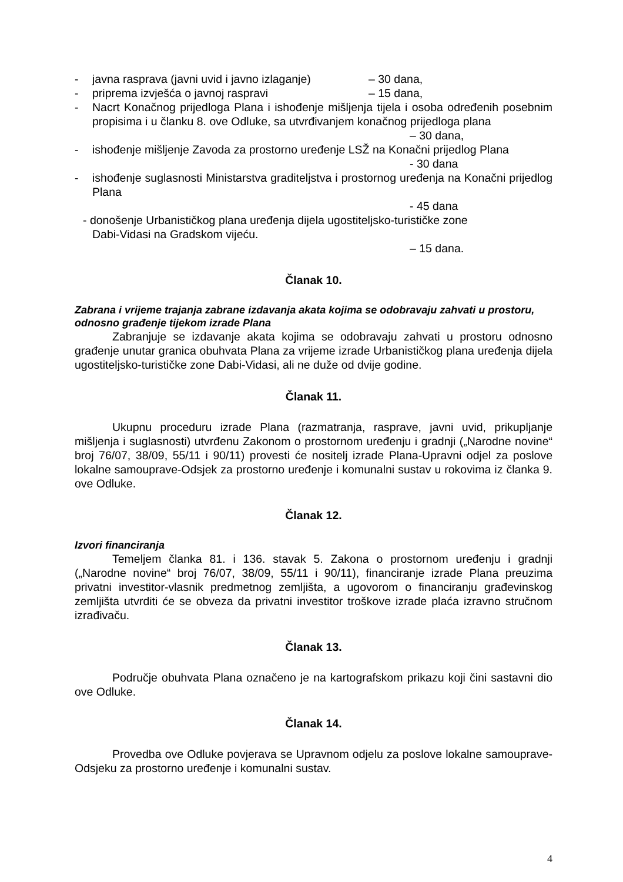- javna rasprava (javni uvid i javno izlaganje) – 30 dana,
- priprema izvješća o javnoj raspravi – 15 dana,
- Nacrt Konačnog prijedloga Plana i ishođenje mišljenja tijela i osoba određenih posebnim propisima i u članku 8. ove Odluke, sa utvrđivanjem konačnog prijedloga plana
– 30 dana,
- ishođenje mišljenje Zavoda za prostorno uređenje LSŽ na Konačni prijedlog Plana
- 30 dana
- ishođenje suglasnosti Ministarstva graditeljstva i prostornog uređenja na Konačni prijedlog Plana
- 45 dana
- donošenje Urbanističkog plana uređenja dijela ugostiteljsko-turističke zone
Dabi-Vidasi na Gradskom vijeću.
– 15 dana.
Članak 10.
Zabrana i vrijeme trajanja zabrane izdavanja akata kojima se odobravaju zahvati u prostoru, odnosno građenje tijekom izrade Plana
Zabranjuje se izdavanje akata kojima se odobravaju zahvati u prostoru odnosno građenje unutar granica obuhvata Plana za vrijeme izrade Urbanističkog plana uređenja dijela ugostiteljsko-turističke zone Dabi-Vidasi, ali ne duže od dvije godine.
Članak 11.
Ukupnu proceduru izrade Plana (razmatranja, rasprave, javni uvid, prikupljanje mišljenja i suglasnosti) utvrđenu Zakonom o prostornom uređenju i gradnji („Narodne novine“ broj 76/07, 38/09, 55/11 i 90/11) provesti će nositelj izrade Plana-Upravni odjel za poslove lokalne samouprave-Odsjek za prostorno uređenje i komunalni sustav u rokovima iz članka 9. ove Odluke.
Članak 12.
Izvori financiranja
Temeljem članka 81. i 136. stavak 5. Zakona o prostornom uređenju i gradnji („Narodne novine“ broj 76/07, 38/09, 55/11 i 90/11), financiranje izrade Plana preuzima privatni investitor-vlasnik predmetnog zemljišta, a ugovorom o financiranju građevinskog zemljišta utvrditi će se obveza da privatni investitor troškove izrade plaća izravno stručnom izrađivaču.
Članak 13.
Područje obuhvata Plana označeno je na kartografskom prikazu koji čini sastavni dio ove Odluke.
Članak 14.
Provedba ove Odluke povjerava se Upravnom odjelu za poslove lokalne samouprave-Odsjeku za prostorno uređenje i komunalni sustav.
4